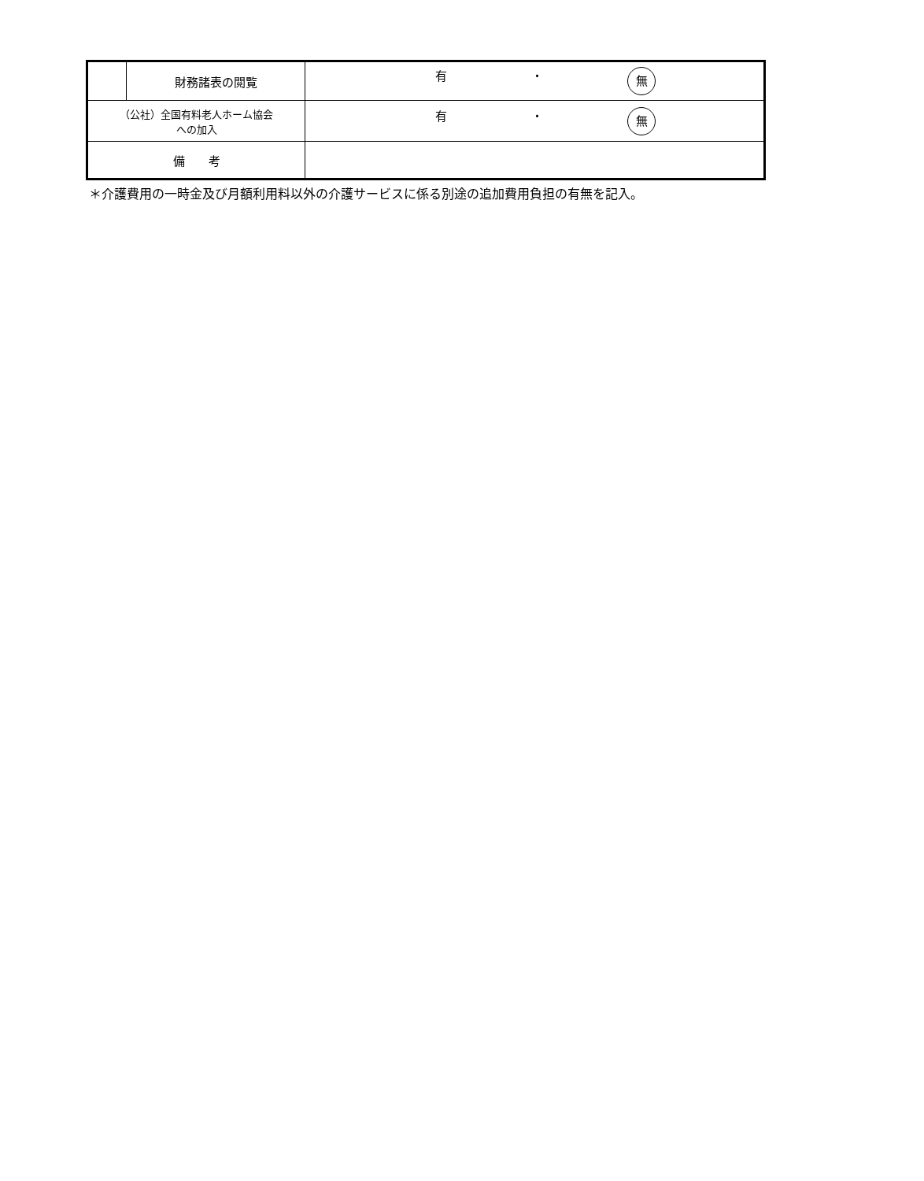| | 財務諸表の閲覧 | 有 ・ 無 |
| （公社）全国有料老人ホーム協会 への加入 | | 有 ・ 無 |
| 備 考 | | |
＊介護費用の一時金及び月額利用料以外の介護サービスに係る別途の追加費用負担の有無を記入。